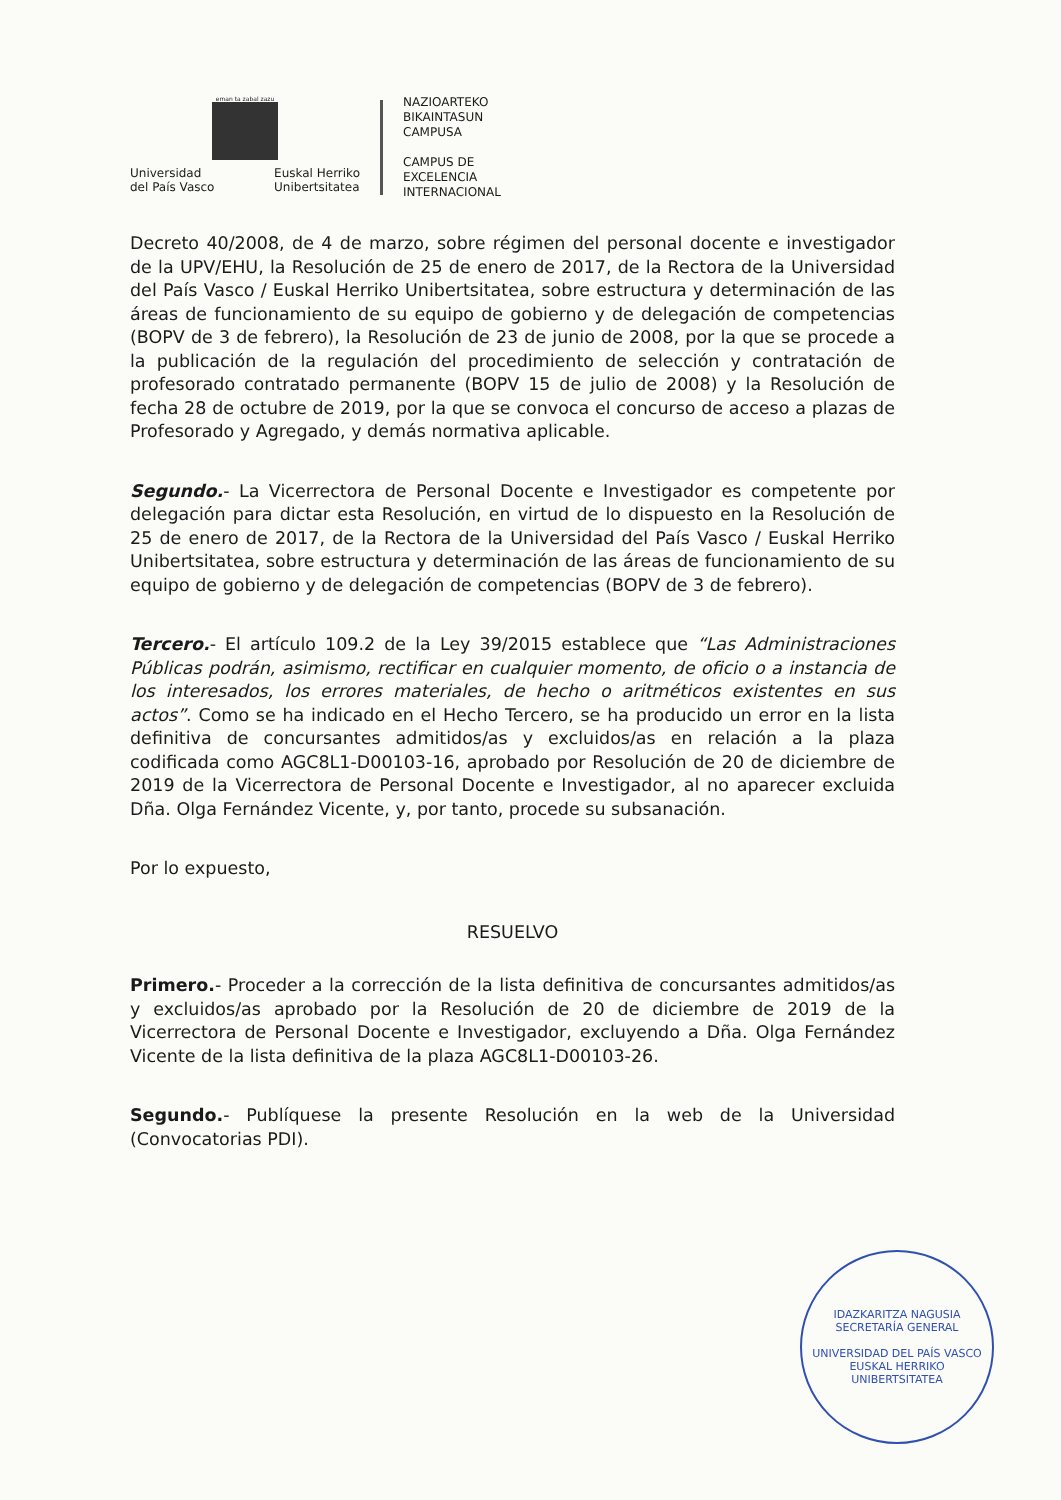eman ta zabal zazu
Universidad
del País Vasco Euskal Herriko
Unibertsitatea
NAZIOARTEKO
BIKAINTASUN
CAMPUSA
CAMPUS DE
EXCELENCIA
INTERNACIONAL
Decreto 40/2008, de 4 de marzo, sobre régimen del personal docente e investigador de la UPV/EHU, la Resolución de 25 de enero de 2017, de la Rectora de la Universidad del País Vasco / Euskal Herriko Unibertsitatea, sobre estructura y determinación de las áreas de funcionamiento de su equipo de gobierno y de delegación de competencias (BOPV de 3 de febrero), la Resolución de 23 de junio de 2008, por la que se procede a la publicación de la regulación del procedimiento de selección y contratación de profesorado contratado permanente (BOPV 15 de julio de 2008) y la Resolución de fecha 28 de octubre de 2019, por la que se convoca el concurso de acceso a plazas de Profesorado y Agregado, y demás normativa aplicable.
Segundo.- La Vicerrectora de Personal Docente e Investigador es competente por delegación para dictar esta Resolución, en virtud de lo dispuesto en la Resolución de 25 de enero de 2017, de la Rectora de la Universidad del País Vasco / Euskal Herriko Unibertsitatea, sobre estructura y determinación de las áreas de funcionamiento de su equipo de gobierno y de delegación de competencias (BOPV de 3 de febrero).
Tercero.- El artículo 109.2 de la Ley 39/2015 establece que “Las Administraciones Públicas podrán, asimismo, rectificar en cualquier momento, de oficio o a instancia de los interesados, los errores materiales, de hecho o aritméticos existentes en sus actos”. Como se ha indicado en el Hecho Tercero, se ha producido un error en la lista definitiva de concursantes admitidos/as y excluidos/as en relación a la plaza codificada como AGC8L1-D00103-16, aprobado por Resolución de 20 de diciembre de 2019 de la Vicerrectora de Personal Docente e Investigador, al no aparecer excluida Dña. Olga Fernández Vicente, y, por tanto, procede su subsanación.
Por lo expuesto,
RESUELVO
Primero.- Proceder a la corrección de la lista definitiva de concursantes admitidos/as y excluidos/as aprobado por la Resolución de 20 de diciembre de 2019 de la Vicerrectora de Personal Docente e Investigador, excluyendo a Dña. Olga Fernández Vicente de la lista definitiva de la plaza AGC8L1-D00103-26.
Segundo.- Publíquese la presente Resolución en la web de la Universidad (Convocatorias PDI).
IDAZKARITZA NAGUSIA
SECRETARÍA GENERAL
UNIVERSIDAD DEL PAÍS VASCO
EUSKAL HERRIKO UNIBERTSITATEA